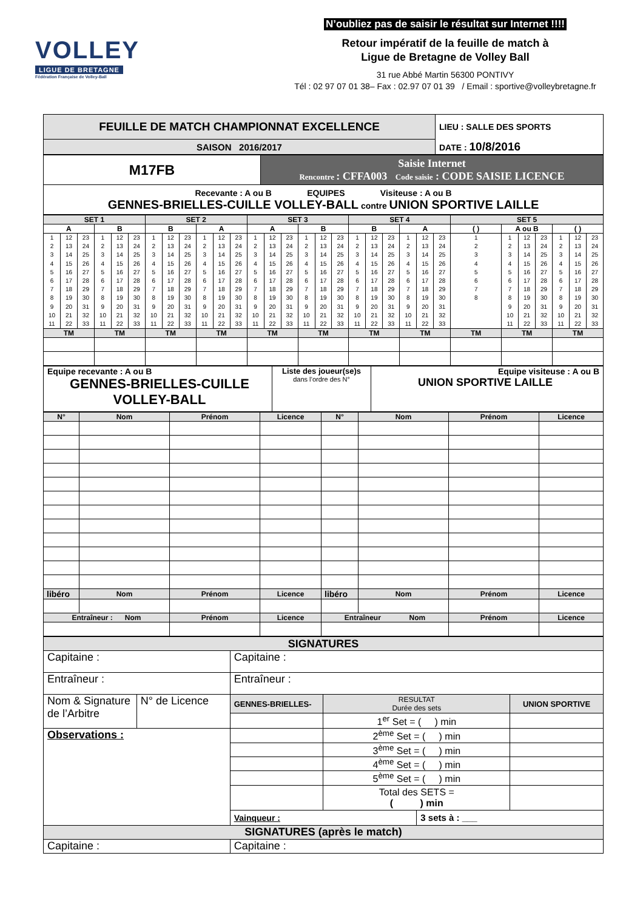VOLLEY
LIGUE DE BRETAGNE
Fédération Française de Volley-Ball
N’oubliez pas de saisir le résultat sur Internet !!!!
Retour impératif de la feuille de match à
Ligue de Bretagne de Volley Ball
31 rue Abbé Martin 56300 PONTIVY
Tél : 02 97 07 01 38– Fax : 02.97 07 01 39 / Email : sportive@volleybretagne.fr
| FEUILLE DE MATCH CHAMPIONNAT EXCELLENCE | LIEU : SALLE DES SPORTS |
| SAISON 2016/2017 | DATE : 10/8/2016 |
| M17FB | Saisie Internet Rencontre : CFFA003 Code saisie : CODE SAISIE LICENCE |
| Recevante : A ou B EQUIPES Visiteuse : A ou B GENNES-BRIELLES-CUILLE VOLLEY-BALL contre UNION SPORTIVE LAILLE | |
| SET 1 | | SET 2 | | SET 3 | | SET 4 | | SET 5 | | |
| A | B | B | A | A | B | B | A | ( ) | A ou B | ( ) |
| 1 2 3 4 5 6 7 8 9 10 11 12 13 14 15 16 17 18 19 20 21 22 23 24 25 26 27 28 29 30 31 32 33 | 1 2 3 4 5 6 7 8 9 10 11 12 13 14 15 16 17 18 19 20 21 22 23 24 25 26 27 28 29 30 31 32 33 | 1 2 3 4 5 6 7 8 9 10 11 12 13 14 15 16 17 18 19 20 21 22 23 24 25 26 27 28 29 30 31 32 33 | 1 2 3 4 5 6 7 8 9 10 11 12 13 14 15 16 17 18 19 20 21 22 23 24 25 26 27 28 29 30 31 32 33 | 1 2 3 4 5 6 7 8 9 10 11 12 13 14 15 16 17 18 19 20 21 22 23 24 25 26 27 28 29 30 31 32 33 | 1 2 3 4 5 6 7 8 9 10 11 12 13 14 15 16 17 18 19 20 21 22 23 24 25 26 27 28 29 30 31 32 33 | 1 2 3 4 5 6 7 8 9 10 11 12 13 14 15 16 17 18 19 20 21 22 23 24 25 26 27 28 29 30 31 32 33 | 1 2 3 4 5 6 7 8 9 10 11 12 13 14 15 16 17 18 19 20 21 22 23 24 25 26 27 28 29 30 31 32 33 | 1 2 3 4 5 6 7 8 | 1 2 3 4 5 6 7 8 9 10 11 12 13 14 15 16 17 18 19 20 21 22 23 24 25 26 27 28 29 30 31 32 33 | 1 2 3 4 5 6 7 8 9 10 11 12 13 14 15 16 17 18 19 20 21 22 23 24 25 26 27 28 29 30 31 32 33 |
| TM | TM | TM | TM | TM | TM | TM | TM | TM | TM | TM |
| Equipe recevante : A ou B GENNES-BRIELLES-CUILLE VOLLEY-BALL | Liste des joueur(se)s dans l’ordre des N° | Equipe visiteuse : A ou B UNION SPORTIVE LAILLE |
| N° | Nom | Prénom | Licence | N° | Nom | Prénom | Licence |
| libéro | Nom | Prénom | Licence | libéro | Nom | Prénom | Licence |
| Entraîneur : Nom | | Prénom | Licence | Entraîneur Nom | | Prénom | Licence |
| SIGNATURES | | | | | |
| Capitaine : | | Capitaine : | | | |
| Entraîneur : | | Entraîneur : | | | |
| Nom & Signature de l’Arbitre | N° de Licence | GENNES-BRIELLES- | RESULTAT Durée des sets | | UNION SPORTIVE |
| | | | 1<sup>er</sup> Set = ( ) min | | |
| Observations : | | | 2<sup>ème</sup> Set = ( ) min | | |
| | | | 3<sup>ème</sup> Set = ( ) min | | |
| | | | 4<sup>ème</sup> Set = ( ) min | | |
| | | | 5<sup>ème</sup> Set = ( ) min | | |
| | | | Total des SETS = ( ) min | | |
| | | Vainqueur : | | 3 sets à : ___ | |
| SIGNATURES (après le match) | | | | | |
| Capitaine : | | Capitaine : | | | |